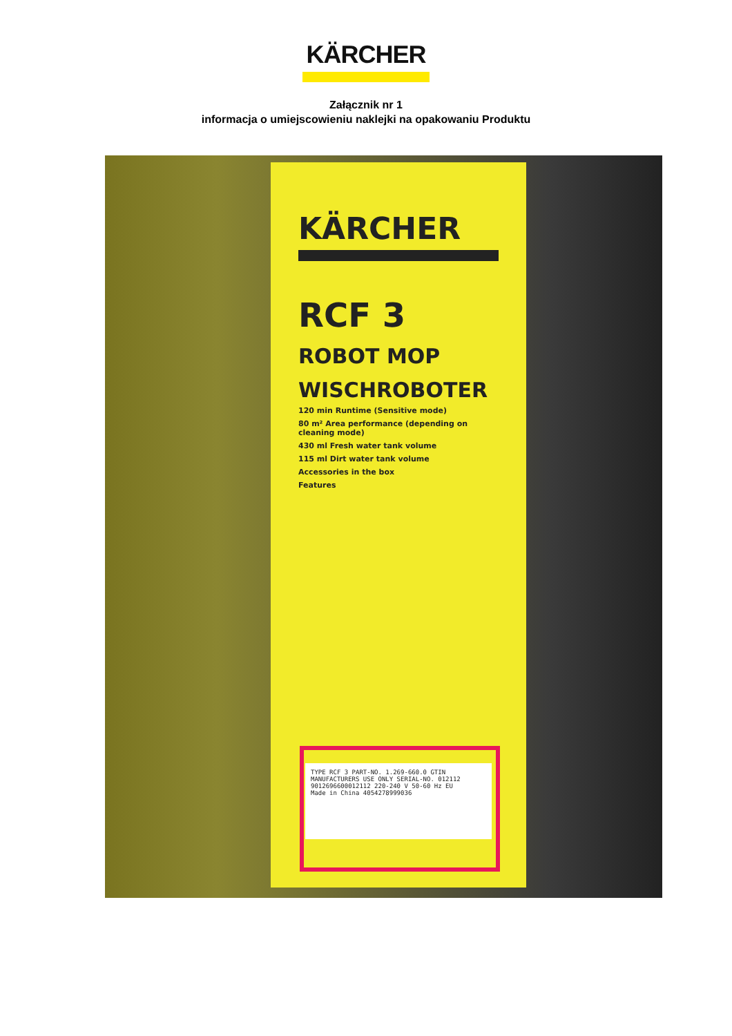KÄRCHER
Załącznik nr 1
informacja o umiejscowieniu naklejki na opakowaniu Produktu
KÄRCHER
RCF 3
ROBOT MOP
WISCHROBOTER
120 min Runtime (Sensitive mode)
80 m² Area performance (depending on cleaning mode)
430 ml Fresh water tank volume
115 ml Dirt water tank volume
Accessories in the box
Features
TYPE RCF 3 PART-NO. 1.269-660.0 GTIN
MANUFACTURERS USE ONLY SERIAL-NO. 012112
9012696600012112 220-240 V 50-60 Hz EU
Made in China 4054278999036